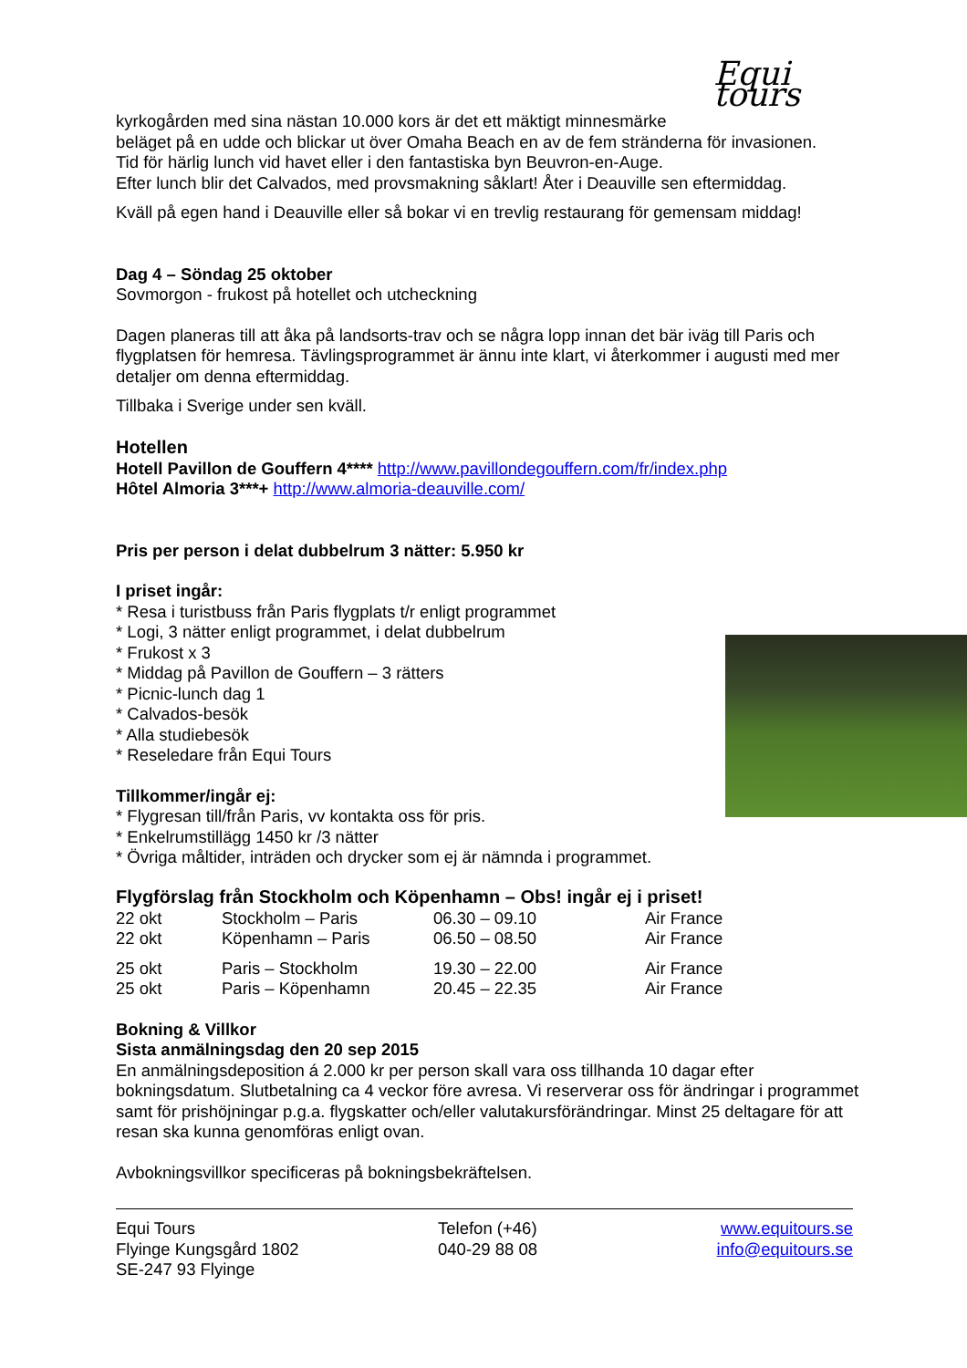Equi tours
kyrkogården med sina nästan 10.000 kors är det ett mäktigt minnesmärke
beläget på en udde och blickar ut över Omaha Beach en av de fem stränderna för invasionen.
Tid för härlig lunch vid havet eller i den fantastiska byn Beuvron-en-Auge.
Efter lunch blir det Calvados, med provsmakning såklart! Åter i Deauville sen eftermiddag.
Kväll på egen hand i Deauville eller så bokar vi en trevlig restaurang för gemensam middag!
Dag 4 – Söndag 25 oktober
Sovmorgon - frukost på hotellet och utcheckning
Dagen planeras till att åka på landsorts-trav och se några lopp innan det bär iväg till Paris och flygplatsen för hemresa. Tävlingsprogrammet är ännu inte klart, vi återkommer i augusti med mer detaljer om denna eftermiddag.
Tillbaka i Sverige under sen kväll.
Hotellen
Hotell Pavillon de Gouffern 4**** http://www.pavillondegouffern.com/fr/index.php
Hôtel Almoria 3***+ http://www.almoria-deauville.com/
Pris per person i delat dubbelrum 3 nätter: 5.950 kr
I priset ingår:
* Resa i turistbuss från Paris flygplats t/r enligt programmet
* Logi, 3 nätter enligt programmet, i delat dubbelrum
* Frukost x 3
* Middag på Pavillon de Gouffern – 3 rätters
* Picnic-lunch dag 1
* Calvados-besök
* Alla studiebesök
* Reseledare från Equi Tours
Tillkommer/ingår ej:
* Flygresan till/från Paris, vv kontakta oss för pris.
* Enkelrumstillägg 1450 kr /3 nätter
* Övriga måltider, inträden och drycker som ej är nämnda i programmet.
Flygförslag från Stockholm och Köpenhamn – Obs! ingår ej i priset!
| 22 okt | Stockholm – Paris | 06.30 – 09.10 | Air France |
| 22 okt | Köpenhamn – Paris | 06.50 – 08.50 | Air France |
| 25 okt | Paris – Stockholm | 19.30 – 22.00 | Air France |
| 25 okt | Paris – Köpenhamn | 20.45 – 22.35 | Air France |
Bokning & Villkor
Sista anmälningsdag den 20 sep 2015
En anmälningsdeposition á 2.000 kr per person skall vara oss tillhanda 10 dagar efter bokningsdatum. Slutbetalning ca 4 veckor före avresa. Vi reserverar oss för ändringar i programmet samt för prishöjningar p.g.a. flygskatter och/eller valutakursförändringar. Minst 25 deltagare för att resan ska kunna genomföras enligt ovan.
Avbokningsvillkor specificeras på bokningsbekräftelsen.
| Equi Tours Flyinge Kungsgård 1802 SE-247 93 Flyinge | Telefon (+46) 040-29 88 08 | www.equitours.se info@equitours.se |